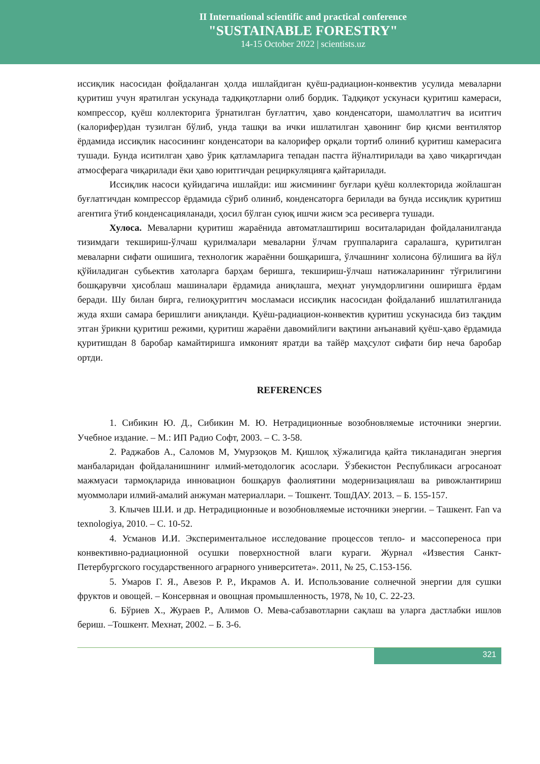II International scientific and practical conference
"SUSTAINABLE FORESTRY"
14-15 October 2022 | scientists.uz
иссиқлик насосидан фойдаланган ҳолда ишлайдиган қуёш-радиацион-конвектив усулида меваларни қуритиш учун яратилган ускунада тадқиқотларни олиб бордик. Тадқиқот ускунаси қуритиш камераси, компрессор, қуёш коллекторига ўрнатилган буғлатгич, ҳаво конденсатори, шамоллатгич ва иситгич (калорифер)дан тузилган бўлиб, унда ташқи ва ички ишлатилган ҳавонинг бир қисми вентилятор ёрдамида иссиқлик насосининг конденсатори ва калорифер орқали тортиб олиниб қуритиш камерасига тушади. Бунда иситилган ҳаво ўрик қатламларига тепадан пастга йўналтирилади ва ҳаво чиқаргичдан атмосферага чиқарилади ёки ҳаво юритгичдан рециркуляцияга қайтарилади.
Иссиқлик насоси қуйидагича ишлайди: иш жисмининг буғлари қуёш коллекторида жойлашган буғлатгичдан компрессор ёрдамида сўриб олиниб, конденсаторга берилади ва бунда иссиқлик қуритиш агентига ўтиб конденсацияланади, ҳосил бўлган суюқ ишчи жисм эса ресиверга тушади.
Хулоса. Меваларни қуритиш жараёнида автоматлаштириш воситаларидан фойдаланилганда тизимдаги текшириш-ўлчаш қурилмалари меваларни ўлчам группаларига саралашга, қуритилган меваларни сифати ошишига, технологик жараённи бошқаришга, ўлчашнинг холисона бўлишига ва йўл қўйиладиган субьектив хатоларга барҳам беришга, текшириш-ўлчаш натижаларининг тўғрилигини бошқарувчи ҳисоблаш машиналари ёрдамида аниқлашга, меҳнат унумдорлигини оширишга ёрдам беради. Шу билан бирга, гелиоқуритгич мосламаси иссиқлик насосидан фойдаланиб ишлатилганида жуда яхши самара беришлиги аниқланди. Қуёш-радиацион-конвектив қуритиш ускунасида биз тақдим этган ўрикни қуритиш режими, қуритиш жараёни давомийлиги вақтини анъанавий қуёш-ҳаво ёрдамида қуритишдан 8 баробар камайтиришга имконият яратди ва тайёр маҳсулот сифати бир неча баробар ортди.
REFERENCES
1. Сибикин Ю. Д., Сибикин М. Ю. Нетрадиционные возобновляемые источники энергии. Учебное издание. – М.: ИП Радио Софт, 2003. – С. 3-58.
2. Раджабов А., Саломов М, Умурзоқов М. Қишлоқ хўжалигида қайта тикланадиган энергия манбаларидан фойдаланишнинг илмий-методологик асослари. Ўзбекистон Республикаси агросаноат мажмуаси тармоқларида инновацион бошқарув фаолиятини модернизациялаш ва ривожлантириш муоммолари илмий-амалий анжуман материаллари. – Тошкент. ТошДАУ. 2013. – Б. 155-157.
3. Клычев Ш.И. и др. Нетрадиционные и возобновляемые источники энергии. – Ташкент. Fan va texnologiya, 2010. – С. 10-52.
4. Усманов И.И. Экспериментальное исследование процессов тепло- и массопереноса при конвективно-радиационной осушки поверхностной влаги кураги. Журнал «Известия Санкт-Петербургского государственного аграрного университета». 2011, № 25, С.153-156.
5. Умаров Г. Я., Авезов Р. Р., Икрамов А. И. Использование солнечной энергии для сушки фруктов и овощей. – Консервная и овощная промышленность, 1978, № 10, С. 22-23.
6. Бўриев Х., Жураев Р., Алимов О. Мева-сабзавотларни сақлаш ва уларга дастлабки ишлов бериш. –Тошкент. Мехнат, 2002. – Б. 3-6.
321